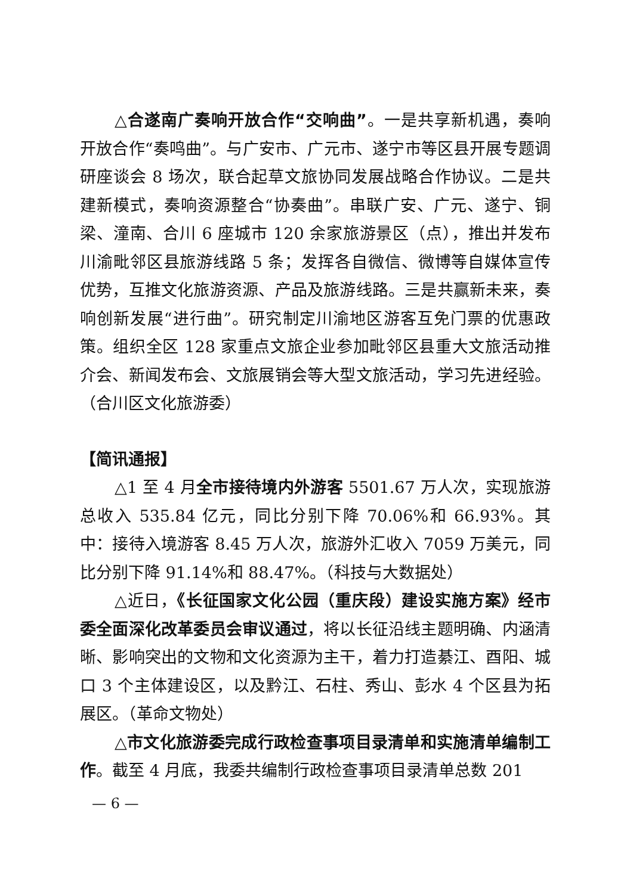△合遂南广奏响开放合作“交响曲”。一是共享新机遇，奏响开放合作“奏鸣曲”。与广安市、广元市、遂宁市等区县开展专题调研座谈会 8 场次，联合起草文旅协同发展战略合作协议。二是共建新模式，奏响资源整合“协奏曲”。串联广安、广元、遂宁、铜梁、潼南、合川 6 座城市 120 余家旅游景区（点），推出并发布川渝毗邻区县旅游线路 5 条；发挥各自微信、微博等自媒体宣传优势，互推文化旅游资源、产品及旅游线路。三是共赢新未来，奏响创新发展“进行曲”。研究制定川渝地区游客互免门票的优惠政策。组织全区 128 家重点文旅企业参加毗邻区县重大文旅活动推介会、新闻发布会、文旅展销会等大型文旅活动，学习先进经验。（合川区文化旅游委）
【简讯通报】
△1 至 4 月全市接待境内外游客 5501.67 万人次，实现旅游总收入 535.84 亿元，同比分别下降 70.06%和 66.93%。其中：接待入境游客 8.45 万人次，旅游外汇收入 7059 万美元，同比分别下降 91.14%和 88.47%。（科技与大数据处）
△近日，《长征国家文化公园（重庆段）建设实施方案》经市委全面深化改革委员会审议通过，将以长征沿线主题明确、内涵清晰、影响突出的文物和文化资源为主干，着力打造綦江、酉阳、城口 3 个主体建设区，以及黔江、石柱、秀山、彭水 4 个区县为拓展区。（革命文物处）
△市文化旅游委完成行政检查事项目录清单和实施清单编制工作。截至 4 月底，我委共编制行政检查事项目录清单总数 201
— 6 —